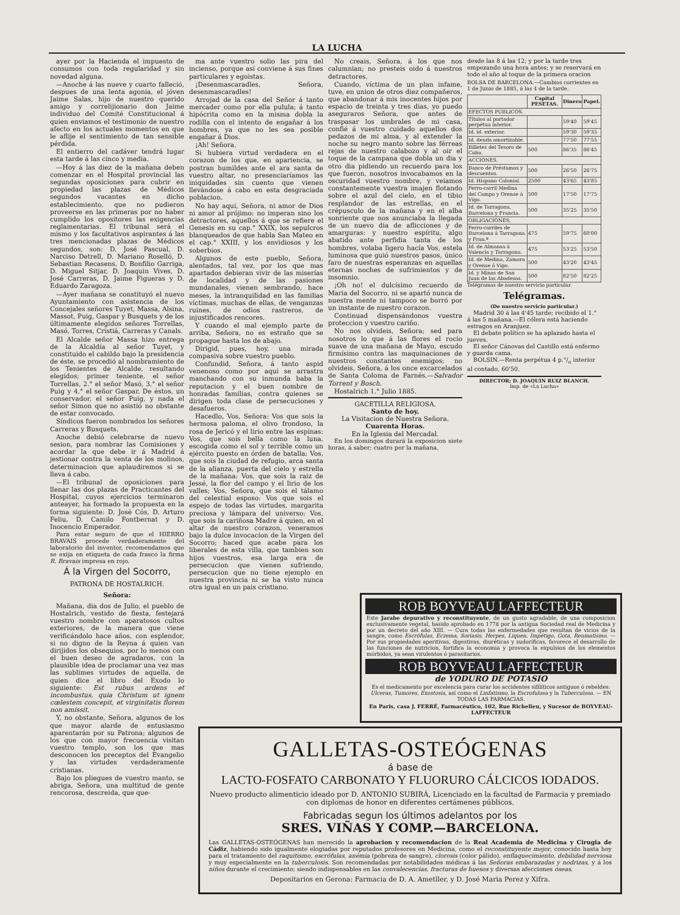LA LUCHA
ayer por la Hacienda el impuesto de consumos con toda regularidad y sin novedad alguna.
—Anoche á las nueve y cuarto falleció, despues de una lenta agonia, el jóven Jaime Salas, hijo de nuestro querido amigo y correlijionario don Jaime individuo del Comité Constitucional á quien enviamos el testimonio de nuestro afecto en los actuales momentos en que le aflije el sentimiento de tan sensible pérdida.
El entierro del cadáver tendrá lugar esta tarde á las cinco y media.
—Hoy á las diez de la mañana deben comenzar en el Hospital provincial las segundas oposiciones para cubrir en propiedad las plazas de Médicos segundos vacantes en dicho establecimiento, que no pudieron proveerse en las primeras por no haber cumplido los opositores las exigencias reglamentarias. El tribunal será el mismo y los facultativos aspirantes á las tres mencionadas plazas de Médicos segundos, son: D. José Pascual, D. Narciso Detrell, D. Mariano Roselló, D. Sebastian Recasens, D. Bonfilio Garriga, D. Miguel Sitjar, D. Joaquin Vives, D. José Carreras, D. Jaime Figueras y D. Eduardo Zaragoza.
—Ayer mañana se constituyó el nuevo Ayuntamiento con asistencia de los Concejales señores Tuyet, Massa, Alsina, Massot, Puig, Gaspar y Busquets y de los últimamente elegidos señores Torrellas, Masó, Torres, Cristiá, Carreras y Canals.
El Alcalde señor Massa hizo entrega de la Alcaldía al señor Tuyet, y constituido el cabildo bajo la presidencia de éste, se procedió al nombramiento de los Tenientes de Alcalde, resultando elegidos; primer teniente, el señor Torrellas, 2.° el señor Masó, 3.° el señor Puig y 4.° el señor Gaspar. De éstos, un conservador, el señor Puig, y nada el señor Simon que no asistió no obstante de estar convocado.
Síndicos fueron nombrados los señores Carreras y Busquets.
Anoche debió celebrarse de nuevo sesion, para nombrar las Comisiones y acordar la que debe ir á Madrid á jestionar contra la venta de los molinos, determinacion que aplaudiremos si se lleva á cabo.
—El tribunal de oposiciones para llenar las dos plazas de Practicantes del Hospital, cuyos ejercicios terminaron anteayer, ha formado la propuesta en la forma siguiente: D. José Cós, D. Arturo Feliu, D. Camilo Fontbernat y D. Inocencio Emperador.
Para estar seguro de que el HIERRO BRAVAIS procede verdaderamente del laboratorio del inventor, recomendamos que se exija en etiqueta de cada frasco la firma R. Bravais impresa en rojo.
Á la Virgen del Socorro,
PATRONA DE HOSTALRICH.
Señora:
Mañana, dia dos de Julio, el pueblo de Hostalrich, vestido de fiesta, festejará vuestro nombre con aparatosos cultos exteriores, de la manera que viene verificándolo hace años, con esplendor, si no digno de la Reyna á quien van dirijidos los obsequios, por lo menos con el buen deseo de agradaros, con la plausible idea de proclamar una vez mas las sublimes virtudes de aquella, de quien dice el libro del Exodo lo siguiente: Est rubus ardens et incombustus, quia Christum ut ignem cœlestem concepit, et virginitatis florem non amissit.
Y, no obstante, Señora, algunos de los que mayor alarde de entusiasmo aparentarán por su Patrona; algunos de los que con mayor frecuencia visitan vuestro templo, son los que mas desconocen los preceptos del Evangelio y las virtudes verdaderamente cristianas.
Bajo los pliegues de vuestro manto, se abriga, Señora, una multitud de gente rencorosa, descreida, que que-
ma ante vuestro solio las pira del incienso, porque así conviene á sus fines particulares y egoistas.
¡Desenmascaradles, Señora, desenmascaradles!
Arrojad de la casa del Señor á tanto mercader como por ella pulula; á tanto hipócrita como en la misma dobla la rodilla con el intento de engañar á los hombres, ya que no les sea posible engañar á Dios.
¡Ah! Señora.
Si hubiera virtud verdadera en el corazon de los que, en apariencia, se postran humildes ante el ara santa de vuestro altar, no presenciaríamos las iniquidades sin cuento que vienen llevándose á cabo en esta desgraciada poblacion.
No hay aqui, Señora, ni amor de Dios ni amor al prójimo: no imperan sino los detractores, aquellos á que se refiere el Genesis en su cap.° XXIX, los sepulcros blanqueados de que habla San Mateo en el cap.° XXIII, y los envidiosos y los soberbios.
Algunos de este pueblo, Señora, alentados, tal vez, por los que mas apartados debieran vivir de las miserías de localidad y de las pasiones mundanales, vienen sembrando, hace meses, la intranquilidad en las familias víctimas, muchas de ellas, de venganzas ruines, de odios rastreros, de injustificados rencores.
Y cuando el mal ejemplo parte de arriba, Señora, no es estraño que se propague hasta los de abajo.
Dirigid, pues, hoy, una mirada compasiva sobre vuestro pueblo.
Confundid, Señora, á tanto aspid venenoso como por aqui se arrastra manchando con su inmunda baba la reputacion y el buen nombre de honradas familias, contra quienes se dirigen toda clase de persecuciones y desafueros.
Hacedlo, Vos, Señora: Vos que sois la hermosa paloma, el olivo frondoso, la rosa de Jericó y el lirio entre las espinas: Vos, que sois bella como la luna, escogida como el sol y terrible como un ejército puesto en órden de batalla: Vos, que sois la ciudad de refugio, arca santa de la alianza, puerta del cielo y estrella de la mañana: Vos, que sois la raiz de Jessé, la flor del campo y el lirio de los valles; Vos, Señora, que sois el tálamo del celestial esposo: Vos que sois el espejo de todas las virtudes, margarita preciosa y lámpara del universo: Vos, que sois la cariñosa Madre á quien, en el altar de nuestro corazon, veneramos bajo la dulce invocacion de la Virgen del Socorro; haced que acabe para los liberales de esta villa, que tambien son hijos vuestros, esa larga era de persecucion que vienen sufriendo, persecucion que no tiene ejemplo en nuestra provincia ni se ha visto nunca otra igual en un pais cristiano.
No creais, Señora, á los que nos calumnian; no presteis oido á nuestros detractores.
Cuando, víctima de un plan infame, tuve, en union de otros diez compañeros, que abandonar á mis inocentes hijos por espacio de treinta y tres dias, yo puedo aseguraros Señora, que antes de traspasar los umbrales de mi casa, confié á vuestro cuidado aquellos dos pedazos de mi alma, y al extender la noche su negro manto sobre las férreas rejas de nuestro calabozo y al oir el toque de la campana que dobla un dia y otro dia pidiendo un recuerdo para los que fueron, nosotros invocabamos en la oscuridad vuestro nombre, y veiamos constantemente vuestra imajen flotando sobre el azul del cielo, en el tibio resplandor de las estrellas, en el crépusculo de la mañana y en el alba sonriente que nos anunciaba la llegada de un nuevo dia de aflicciones y de amarguras: y nuestro espíritu, algo abatido ante perfidia tanta de los hombres, volaba ligero hacía Vos, estela luminosa que guió nuestros pasos, único faro de nuestras esperanzas en aquellas eternas noches de sufrimientos y de insomnio.
¡Oh no! el dulcísimo recuerdo de Maria del Socorro, ni se apartó nunca de nuestra mente ni tampoco se borró por un instante de nuestro corazon.
Continuad dispensándonos vuestra proteccion y vuestro cariño.
No nos olvideis, Señora; sed para nosotros lo que á las flores el rocío suave de una mañana de Mayo, escudo firmísimo contra las maquinaciones de nuestros constantes enemigos; no olvideis, Señora, á los once excarcelados de Santa Coloma de Farnés.—Salvador Torrent y Bosch.
Hostalrich 1.° Julio 1885.
GACETILLA RELIGIOSA.
Santo de hoy.
La Visitacion de Nuestra Señora.
Cuarenta Horas.
En la Iglesia del Mercadal.
En los domingos durará la exposicion siete horas, á saber; cuatro por la mañana,
desde las 8 á las 12; y por la tarde tres empezando una hora antes; y se reservará en todo el año al toque de la primera oracion
BOLSA DE BARCELONA.—Cambios corrientes en 1 de Junio de 1885, á las 4 de la tarde.
| | Capital PESETAS. | Dinero | Papel. |
| --- | --- | --- | --- |
| EFECTOS PÚBLICOS. | | | |
| Títulos al portador perpétua interior. | | 59'40 | 59'45 |
| Id. id. exterior. | | 59'30 | 59'35 |
| Id. deuda amortizable. | | 77'50 | 77'55 |
| Billetes del Tesoro de Cuba. | 500 | 86'35 | 86'45 |
| ACCIONES. | | | |
| Banco de Préstamos y descuentos. | 500 | 26'50 | 26'75 |
| Id. Hispano Colonial. | 2500 | 43'65 | 43'85 |
| Ferro-carril Medina del Campo y Orense á Vigo. | 500 | 17'50 | 17'75 |
| Id. de Tarragona, Barcelona y Francia. | 500 | 35'25 | 35'50 |
| OBLIGACIONES. | | | |
| Ferro-carriles de Barcelona á Tarragona y Fran.ª | 475 | 59'75 | 60'00 |
| Id. de Almansa á Valencia y Tarragona. | 475 | 53'25 | 53'50 |
| Id. de Medina, Zamora y Orense á Vigo. | 500 | 43'20 | 43'45 |
| Id. y Minas de San Juan de las Abadesas. | 500 | 82'50 | 82'25 |
Telégramas de nuestro servicio particular.
Telégramas.
(De nuestro servicio particular.)
Madrid 30 á las 4'45 tarde; recibido el 1.° á las 5 mañana.—El cólera está haciendo estragos en Aranjuez.
El debate político se ha aplazado hasta el jueves.
El señor Cánovas del Castillo está enfermo y guarda cama.
BOLSIN.—Renta perpétua 4 p.°/<sub>o</sub> interior al contado, 60'50.
DIRECTOR; D. JOAQUIN RUIZ BLANCH.
Imp. de «La Lucha»
ROB BOYVEAU LAFFECTEUR
Este Jarabe depurativo y reconstituyente, de un gusto agradable, de una composicion exclusivamente vegetal, hasido aprobado en 1778 por la antigua Sociedad real de Medicina y por un decreto del año XIII. — Cura todas las enfermedades que resultan de vicios de la sangre, como Escrófulas, Eczema, Soriasis, Herpes, Liquen, Impétigo, Gota, Reumatismo. — Por sus propiedades aperitivas, digestivas, diuréticas y sudoríficas, favorece el desarrollo de las funciones de nutricion, fortifica la economia y provoca la expulsion de los elementos mórbidos, ya sean virulentos ó parasitarios.
ROB BOYVEAU LAFFECTEUR
de YODURO DE POTASIO
Es el medicamento por excelencia para curar los accidentes sifilíticos antiguos ó rebeldes: Ulceras, Tumores, Exostosis, así como el Linfatismo, la Escrofulosa y la Tuberculosa. — EN TODAS LAS FARMACIAS.
En Paris, casa J. FERRÉ, Farmacéutico, 102, Rue Richelieu, y Sucesor de BOYVEAU-LAFFECTEUR
GALLETAS-OSTEÓGENAS
á base de
LACTO-FOSFATO CARBONATO Y FLUORURO CÁLCICOS IODADOS.
Nuevo producto alimenticio ideado por D. ANTONIO SUBIRÁ, Licenciado en la facultad de Farmacia y premiado con diplomas de honor en diferentes certámenes públicos.
Fabricadas segun los últimos adelantos por los
SRES. VIÑAS Y COMP.—BARCELONA.
Las GALLETAS-OSTEÓGENAS han merecido la aprobacion y recomendacion de la Real Academia de Medicina y Cirugia de Cádiz, habiendo sido igualmente elogiadas por reputados profesores en Medicina, como el reconstituyente mejor, conocido hasta hoy para el tratamiento del raquitismo, escrófulas, anémia (pobreza de sangre), clorosis (color pálido), enflaquecimiento, debilidad nerviosa y muy especialmente en la tuberculosis. Son recomendadas por notabilidades médicas á las Señoras embarazadas y nodrizas, y á los niños durante el crecimiento; siendo indispensables en las convalecencias, fracturas de huesos y diversas afecciones óseas.
Depositarios en Gerona: Farmacia de D. A. Ametller, y D. José Maria Perez y Xifra.